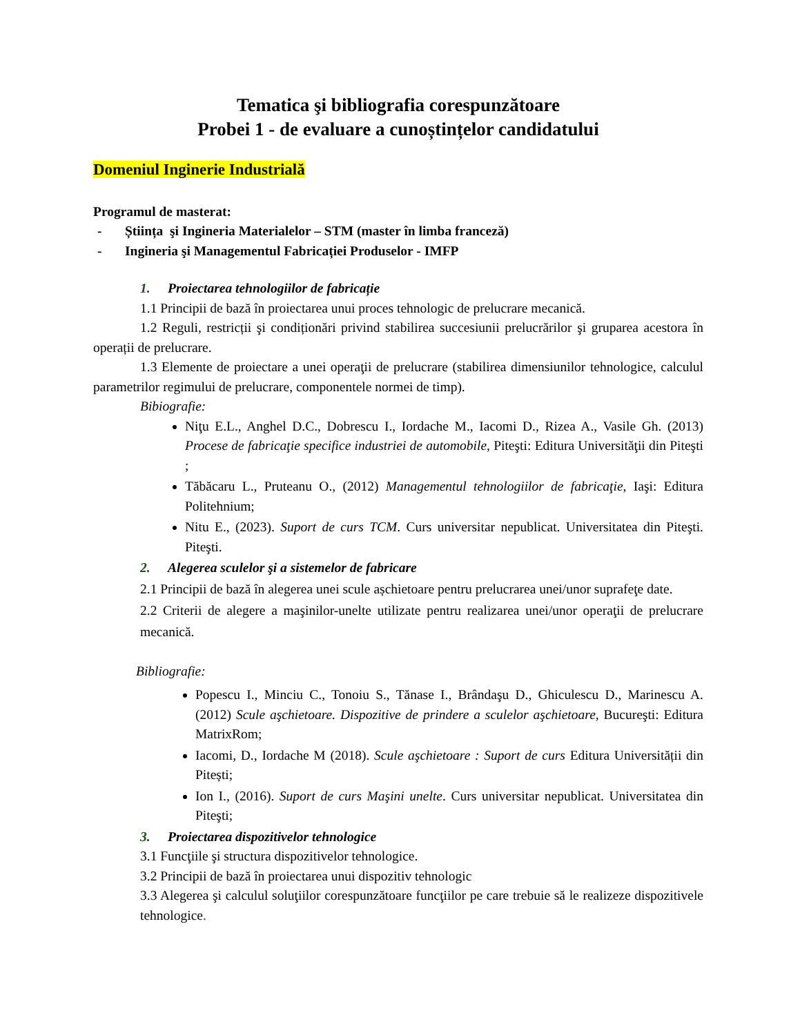Tematica şi bibliografia corespunzătoare
Probei 1 - de evaluare a cunoștințelor candidatului
Domeniul Inginerie Industrială
Programul de masterat:
- Știința şi Ingineria Materialelor – STM (master în limba franceză)
- Ingineria şi Managementul Fabricației Produselor - IMFP
1. Proiectarea tehnologiilor de fabricație
1.1 Principii de bază în proiectarea unui proces tehnologic de prelucrare mecanică.
1.2 Reguli, restricții şi condiționări privind stabilirea succesiunii prelucrărilor şi gruparea acestora în operații de prelucrare.
1.3 Elemente de proiectare a unei operaţii de prelucrare (stabilirea dimensiunilor tehnologice, calculul parametrilor regimului de prelucrare, componentele normei de timp).
Bibiografie:
Niţu E.L., Anghel D.C., Dobrescu I., Iordache M., Iacomi D., Rizea A., Vasile Gh. (2013) Procese de fabricaţie specifice industriei de automobile, Piteşti: Editura Universităţii din Piteşti ;
Tăbăcaru L., Pruteanu O., (2012) Managementul tehnologiilor de fabricaţie, Iaşi: Editura Politehnium;
Nitu E., (2023). Suport de curs TCM. Curs universitar nepublicat. Universitatea din Piteşti. Piteşti.
2. Alegerea sculelor şi a sistemelor de fabricare
2.1 Principii de bază în alegerea unei scule așchietoare pentru prelucrarea unei/unor suprafeţe date.
2.2 Criterii de alegere a maşinilor-unelte utilizate pentru realizarea unei/unor operaţii de prelucrare mecanică.
Bibliografie:
Popescu I., Minciu C., Tonoiu S., Tănase I., Brândaşu D., Ghiculescu D., Marinescu A. (2012) Scule aşchietoare. Dispozitive de prindere a sculelor aşchietoare, Bucureşti: Editura MatrixRom;
Iacomi, D., Iordache M (2018). Scule aşchietoare : Suport de curs Editura Universității din Pitești;
Ion I., (2016). Suport de curs Maşini unelte. Curs universitar nepublicat. Universitatea din Piteşti;
3. Proiectarea dispozitivelor tehnologice
3.1 Funcţiile şi structura dispozitivelor tehnologice.
3.2 Principii de bază în proiectarea unui dispozitiv tehnologic
3.3 Alegerea şi calculul soluţiilor corespunzătoare funcţiilor pe care trebuie să le realizeze dispozitivele tehnologice.